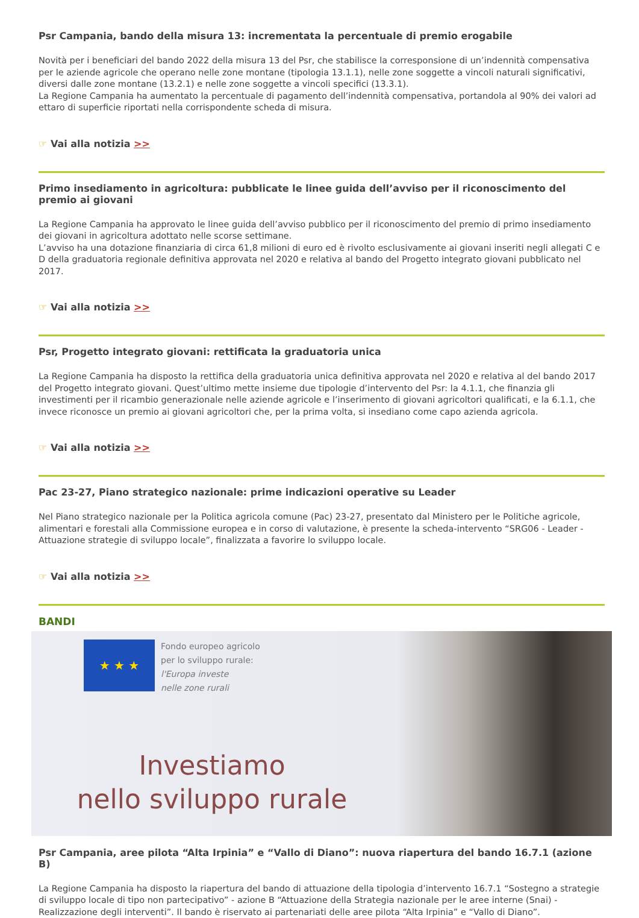Psr Campania, bando della misura 13: incrementata la percentuale di premio erogabile
Novità per i beneficiari del bando 2022 della misura 13 del Psr, che stabilisce la corresponsione di un’indennità compensativa per le aziende agricole che operano nelle zone montane (tipologia 13.1.1), nelle zone soggette a vincoli naturali significativi, diversi dalle zone montane (13.2.1) e nelle zone soggette a vincoli specifici (13.3.1).
La Regione Campania ha aumentato la percentuale di pagamento dell’indennità compensativa, portandola al 90% dei valori ad ettaro di superficie riportati nella corrispondente scheda di misura.
☞ Vai alla notizia >>
Primo insediamento in agricoltura: pubblicate le linee guida dell’avviso per il riconoscimento del premio ai giovani
La Regione Campania ha approvato le linee guida dell’avviso pubblico per il riconoscimento del premio di primo insediamento dei giovani in agricoltura adottato nelle scorse settimane.
L’avviso ha una dotazione finanziaria di circa 61,8 milioni di euro ed è rivolto esclusivamente ai giovani inseriti negli allegati C e D della graduatoria regionale definitiva approvata nel 2020 e relativa al bando del Progetto integrato giovani pubblicato nel 2017.
☞ Vai alla notizia >>
Psr, Progetto integrato giovani: rettificata la graduatoria unica
La Regione Campania ha disposto la rettifica della graduatoria unica definitiva approvata nel 2020 e relativa al del bando 2017 del Progetto integrato giovani. Quest’ultimo mette insieme due tipologie d’intervento del Psr: la 4.1.1, che finanzia gli investimenti per il ricambio generazionale nelle aziende agricole e l’inserimento di giovani agricoltori qualificati, e la 6.1.1, che invece riconosce un premio ai giovani agricoltori che, per la prima volta, si insediano come capo azienda agricola.
☞ Vai alla notizia >>
Pac 23-27, Piano strategico nazionale: prime indicazioni operative su Leader
Nel Piano strategico nazionale per la Politica agricola comune (Pac) 23-27, presentato dal Ministero per le Politiche agricole, alimentari e forestali alla Commissione europea e in corso di valutazione, è presente la scheda-intervento “SRG06 - Leader - Attuazione strategie di sviluppo locale”, finalizzata a favorire lo sviluppo locale.
☞ Vai alla notizia >>
BANDI
★ ★ ★
Fondo europeo agricolo
per lo sviluppo rurale:
l'Europa investe
nelle zone rurali
Investiamo
nello sviluppo rurale
Psr Campania, aree pilota “Alta Irpinia” e “Vallo di Diano”: nuova riapertura del bando 16.7.1 (azione B)
La Regione Campania ha disposto la riapertura del bando di attuazione della tipologia d’intervento 16.7.1 “Sostegno a strategie di sviluppo locale di tipo non partecipativo” - azione B “Attuazione della Strategia nazionale per le aree interne (Snai) - Realizzazione degli interventi”. Il bando è riservato ai partenariati delle aree pilota “Alta Irpinia” e “Vallo di Diano”.